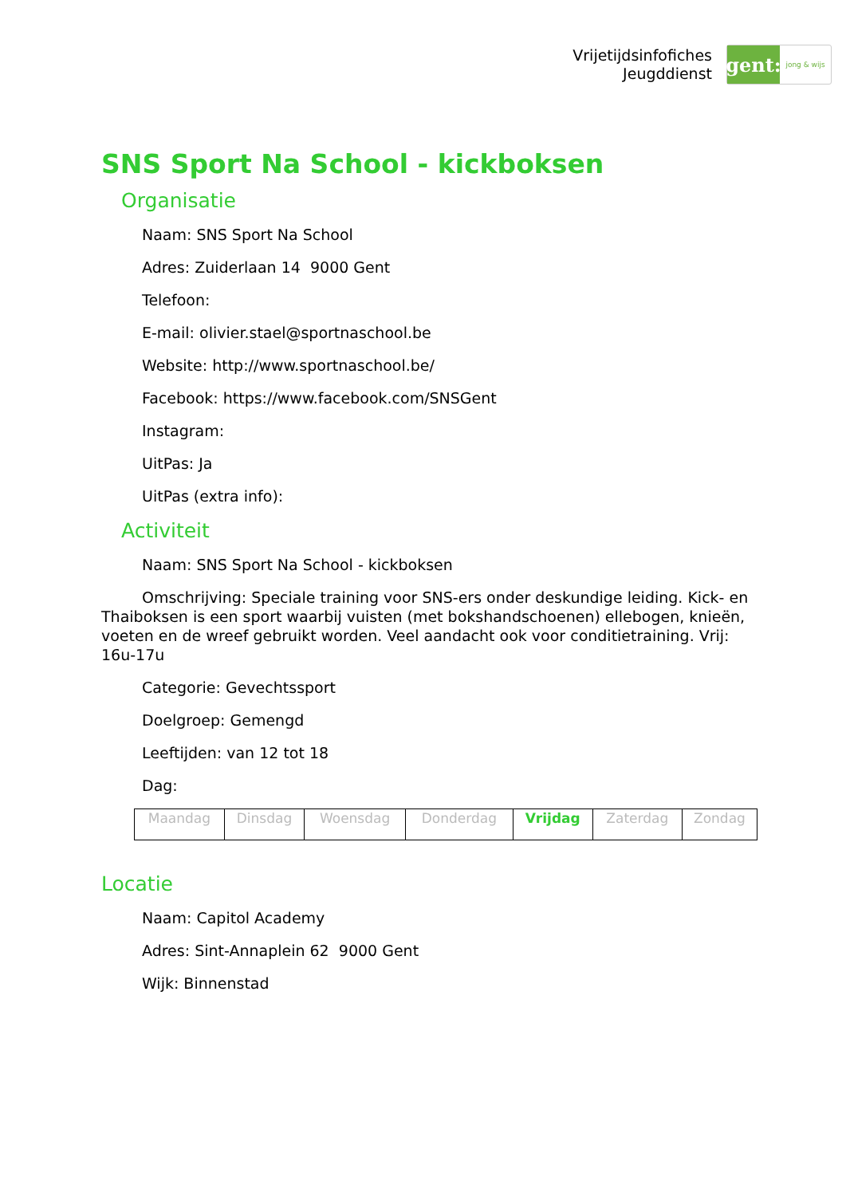Vrijetijdsinfofiches
Jeugddienst
gent:
jong & wijs
SNS Sport Na School - kickboksen
Organisatie
Naam: SNS Sport Na School
Adres: Zuiderlaan 14 9000 Gent
Telefoon:
E-mail: olivier.stael@sportnaschool.be
Website: http://www.sportnaschool.be/
Facebook: https://www.facebook.com/SNSGent
Instagram:
UitPas: Ja
UitPas (extra info):
Activiteit
Naam: SNS Sport Na School - kickboksen
Omschrijving: Speciale training voor SNS-ers onder deskundige leiding. Kick- en Thaiboksen is een sport waarbij vuisten (met bokshandschoenen) ellebogen, knieën, voeten en de wreef gebruikt worden. Veel aandacht ook voor conditietraining. Vrij: 16u-17u
Categorie: Gevechtssport
Doelgroep: Gemengd
Leeftijden: van 12 tot 18
Dag:
| Maandag | Dinsdag | Woensdag | Donderdag | Vrijdag | Zaterdag | Zondag |
Locatie
Naam: Capitol Academy
Adres: Sint-Annaplein 62 9000 Gent
Wijk: Binnenstad